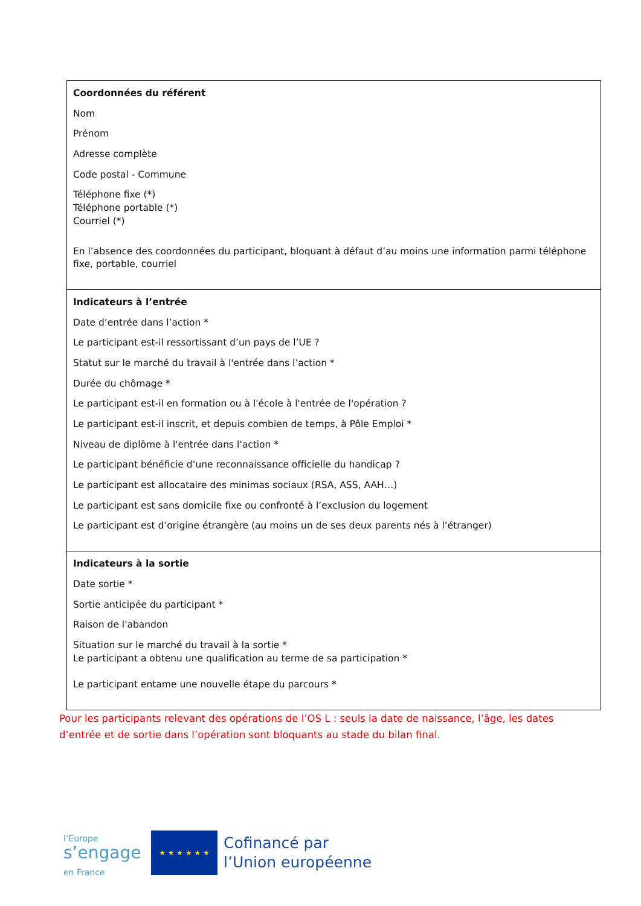| Coordonnées du référent Nom Prénom Adresse complète Code postal - Commune Téléphone fixe (*) Téléphone portable (*) Courriel (*) En l’absence des coordonnées du participant, bloquant à défaut d’au moins une information parmi téléphone fixe, portable, courriel |
| Indicateurs à l’entrée Date d’entrée dans l’action * Le participant est-il ressortissant d’un pays de l’UE ? Statut sur le marché du travail à l'entrée dans l’action * Durée du chômage * Le participant est-il en formation ou à l'école à l'entrée de l'opération ? Le participant est-il inscrit, et depuis combien de temps, à Pôle Emploi * Niveau de diplôme à l'entrée dans l'action * Le participant bénéficie d’une reconnaissance officielle du handicap ? Le participant est allocataire des minimas sociaux (RSA, ASS, AAH…) Le participant est sans domicile fixe ou confronté à l’exclusion du logement Le participant est d’origine étrangère (au moins un de ses deux parents nés à l’étranger) |
| Indicateurs à la sortie Date sortie * Sortie anticipée du participant * Raison de l'abandon Situation sur le marché du travail à la sortie * Le participant a obtenu une qualification au terme de sa participation * Le participant entame une nouvelle étape du parcours * |
Pour les participants relevant des opérations de l’OS L : seuls la date de naissance, l’âge, les dates d’entrée et de sortie dans l’opération sont bloquants au stade du bilan final.
l’Europe
s’engage
en France
★ ★ ★ ★ ★ ★
Cofinancé par
l’Union européenne